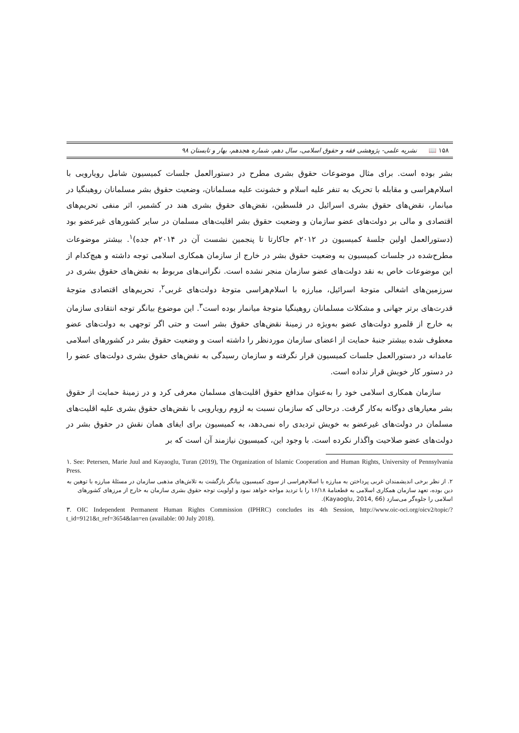۱۵۸ 📖 نشریه علمی- پژوهشی فقه و حقوق اسلامی، سال دهم، شماره هجدهم، بهار و تابستان ۹۸
بشر بوده است. برای مثال موضوعات حقوق بشری مطرح در دستورالعمل جلسات کمیسیون شامل رویارویی با اسلام‌هراسی و مقابله با تحریک به تنفر علیه اسلام و خشونت علیه مسلمانان، وضعیت حقوق بشر مسلمانان روهینگیا در میانمار، نقض‌های حقوق بشری اسرائیل در فلسطین، نقض‌های حقوق بشری هند در کشمیر، اثر منفی تحریم‌های اقتصادی و مالی بر دولت‌های عضو سازمان و وضعیت حقوق بشر اقلیت‌های مسلمان در سایر کشورهای غیرعضو بود (دستورالعمل اولین جلسهٔ کمیسیون در ۲۰۱۲م جاکارتا تا پنجمین نشست آن در ۲۰۱۴م جده)<sup>۱</sup>. بیشتر موضوعات مطرح‌شده در جلسات کمیسیون به وضعیت حقوق بشر در خارج از سازمان همکاری اسلامی توجه داشته و هیچ‌کدام از این موضوعات خاص به نقد دولت‌های عضو سازمان منجر نشده است. نگرانی‌های مربوط به نقض‌های حقوق بشری در سرزمین‌های اشغالی متوجهٔ اسرائیل، مبارزه با اسلام‌هراسی متوجهٔ دولت‌های غربی<sup>۲</sup>، تحریم‌های اقتصادی متوجهٔ قدرت‌های برتر جهانی و مشکلات مسلمانان روهینگیا متوجهٔ میانمار بوده است<sup>۳</sup>. این موضوع بیانگر توجه انتقادی سازمان به خارج از قلمرو دولت‌های عضو به‌ویژه در زمینهٔ نقض‌های حقوق بشر است و حتی اگر توجهی به دولت‌های عضو معطوف شده بیشتر جنبهٔ حمایت از اعضای سازمان موردنظر را داشته است و وضعیت حقوق بشر در کشورهای اسلامی عامدانه در دستورالعمل جلسات کمیسیون قرار نگرفته و سازمان رسیدگی به نقض‌های حقوق بشری دولت‌های عضو را در دستور کار خویش قرار نداده است.
سازمان همکاری اسلامی خود را به‌عنوان مدافع حقوق اقلیت‌های مسلمان معرفی کرد و در زمینهٔ حمایت از حقوق بشر معیارهای دوگانه به‌کار گرفت. درحالی که سازمان نسبت به لزوم رویارویی با نقض‌های حقوق بشری علیه اقلیت‌های مسلمان در دولت‌های غیرعضو به خویش تردیدی راه نمی‌دهد، به کمیسیون برای ایفای همان نقش در حقوق بشر در دولت‌های عضو صلاحیت واگذار نکرده است. با وجود این، کمیسیون نیازمند آن است که بر
۱. See: Petersen, Marie Juul and Kayaoglu, Turan (2019), The Organization of Islamic Cooperation and Human Rights, University of Pennsylvania Press.
۲. از نظر برخی اندیشمندان غربی پرداختن به مبارزه با اسلام‌هراسی از سوی کمیسیون بیانگر بازگشت به تلاش‌های مذهبی سازمان در مسئلهٔ مبارزه با توهین به دین بوده، تعهد سازمان همکاری اسلامی به قطعنامهٔ ۱۶/۱۸ را با تردید مواجه خواهد نمود و اولویت توجه حقوق بشری سازمان به خارج از مرزهای کشورهای اسلامی را جلوه‌گر می‌سازد (Kayaoglu, 2014, 66).
۳. OIC Independent Permanent Human Rights Commission (IPHRC) concludes its 4th Session, http://www.oic-oci.org/oicv2/topic/?t_id=9121&t_ref=3654&lan=en (available: 00 July 2018).